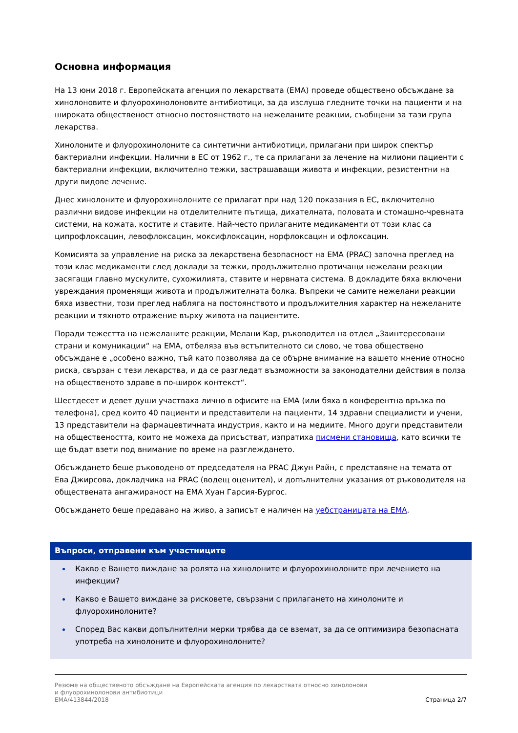Основна информация
На 13 юни 2018 г. Европейската агенция по лекарствата (EMA) проведе обществено обсъждане за хинолоновите и флуорохинолоновите антибиотици, за да изслуша гледните точки на пациенти и на широката общественост относно постоянството на нежеланите реакции, съобщени за тази група лекарства.
Хинолоните и флуорохинолоните са синтетични антибиотици, прилагани при широк спектър бактериални инфекции. Налични в ЕС от 1962 г., те са прилагани за лечение на милиони пациенти с бактериални инфекции, включително тежки, застрашаващи живота и инфекции, резистентни на други видове лечение.
Днес хинолоните и флуорохинолоните се прилагат при над 120 показания в ЕС, включително различни видове инфекции на отделителните пътища, дихателната, половата и стомашно-чревната системи, на кожата, костите и ставите. Най-често прилаганите медикаменти от този клас са ципрофлоксацин, левофлоксацин, моксифлоксацин, норфлоксацин и офлоксацин.
Комисията за управление на риска за лекарствена безопасност на EMA (PRAC) започна преглед на този клас медикаменти след доклади за тежки, продължително протичащи нежелани реакции засягащи главно мускулите, сухожилията, ставите и нервната система. В докладите бяха включени увреждания променящи живота и продължителната болка. Въпреки че самите нежелани реакции бяха известни, този преглед набляга на постоянството и продължителния характер на нежеланите реакции и тяхното отражение върху живота на пациентите.
Поради тежестта на нежеланите реакции, Мелани Кар, ръководител на отдел „Заинтересовани страни и комуникации“ на EMA, отбеляза във встъпителното си слово, че това обществено обсъждане е „особено важно, тъй като позволява да се обърне внимание на вашето мнение относно риска, свързан с тези лекарства, и да се разгледат възможности за законодателни действия в полза на общественото здраве в по-широк контекст“.
Шестдесет и девет души участваха лично в офисите на EMA (или бяха в конферентна връзка по телефона), сред които 40 пациенти и представители на пациенти, 14 здравни специалисти и учени, 13 представители на фармацевтичната индустрия, както и на медиите. Много други представители на обществеността, които не можеха да присъстват, изпратиха писмени становища, като всички те ще бъдат взети под внимание по време на разглеждането.
Обсъждането беше ръководено от председателя на PRAC Джун Райн, с представяне на темата от Ева Джирсова, докладчика на PRAC (водещ оценител), и допълнителни указания от ръководителя на обществената ангажираност на EMA Хуан Гарсия-Бургос.
Обсъждането беше предавано на живо, а записът е наличен на уебстраницата на EMA.
Въпроси, отправени към участниците
Какво е Вашето виждане за ролята на хинолоните и флуорохинолоните при лечението на инфекции?
Какво е Вашето виждане за рисковете, свързани с прилагането на хинолоните и флуорохинолоните?
Според Вас какви допълнителни мерки трябва да се вземат, за да се оптимизира безопасната употреба на хинолоните и флуорохинолоните?
Резюме на общественото обсъждане на Европейската агенция по лекарствата относно хинолонови
и флуорохинолонови антибиотици
EMA/413844/2018
Страница 2/7